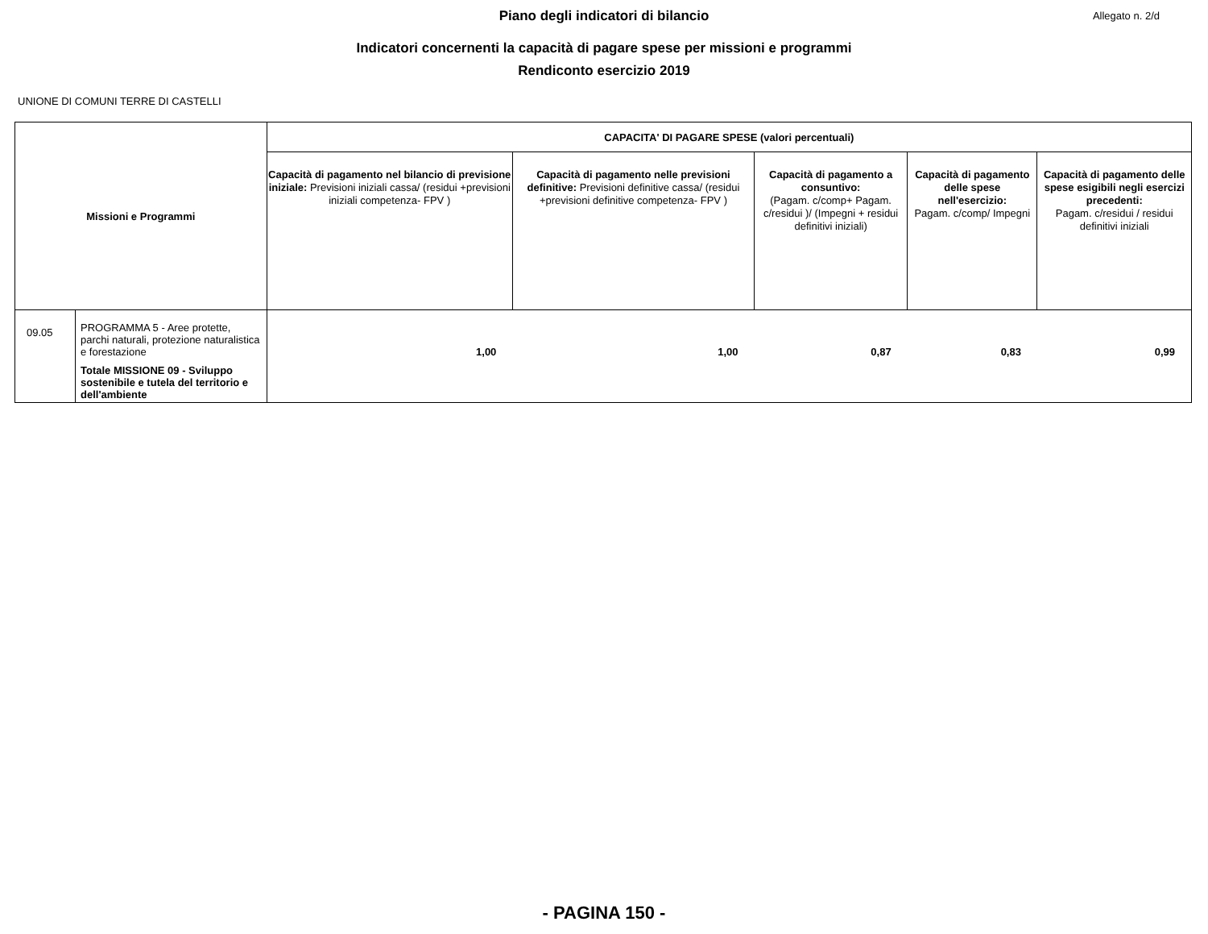Piano degli indicatori di bilancio
Allegato n. 2/d
Indicatori concernenti la capacità di pagare spese per missioni e programmi
Rendiconto esercizio 2019
UNIONE DI COMUNI TERRE DI CASTELLI
| Missioni e Programmi | | CAPACITA' DI PAGARE SPESE (valori percentuali) | | | | |
| --- | --- | --- | --- | --- | --- | --- |
| | | Capacità di pagamento nel bilancio di previsione iniziale: Previsioni iniziali cassa/ (residui +previsioni iniziali competenza- FPV ) | Capacità di pagamento nelle previsioni definitive: Previsioni definitive cassa/ (residui +previsioni definitive competenza- FPV ) | Capacità di pagamento a consuntivo: (Pagam. c/comp+ Pagam. c/residui )/ (Impegni + residui definitivi iniziali) | Capacità di pagamento delle spese nell'esercizio: Pagam. c/comp/ Impegni | Capacità di pagamento delle spese esigibili negli esercizi precedenti: Pagam. c/residui / residui definitivi iniziali |
| 09.05 | PROGRAMMA 5 - Aree protette, parchi naturali, protezione naturalistica e forestazione Totale MISSIONE 09 - Sviluppo sostenibile e tutela del territorio e dell'ambiente | 1,00 | 1,00 | 0,87 | 0,83 | 0,99 |
- PAGINA 150 -